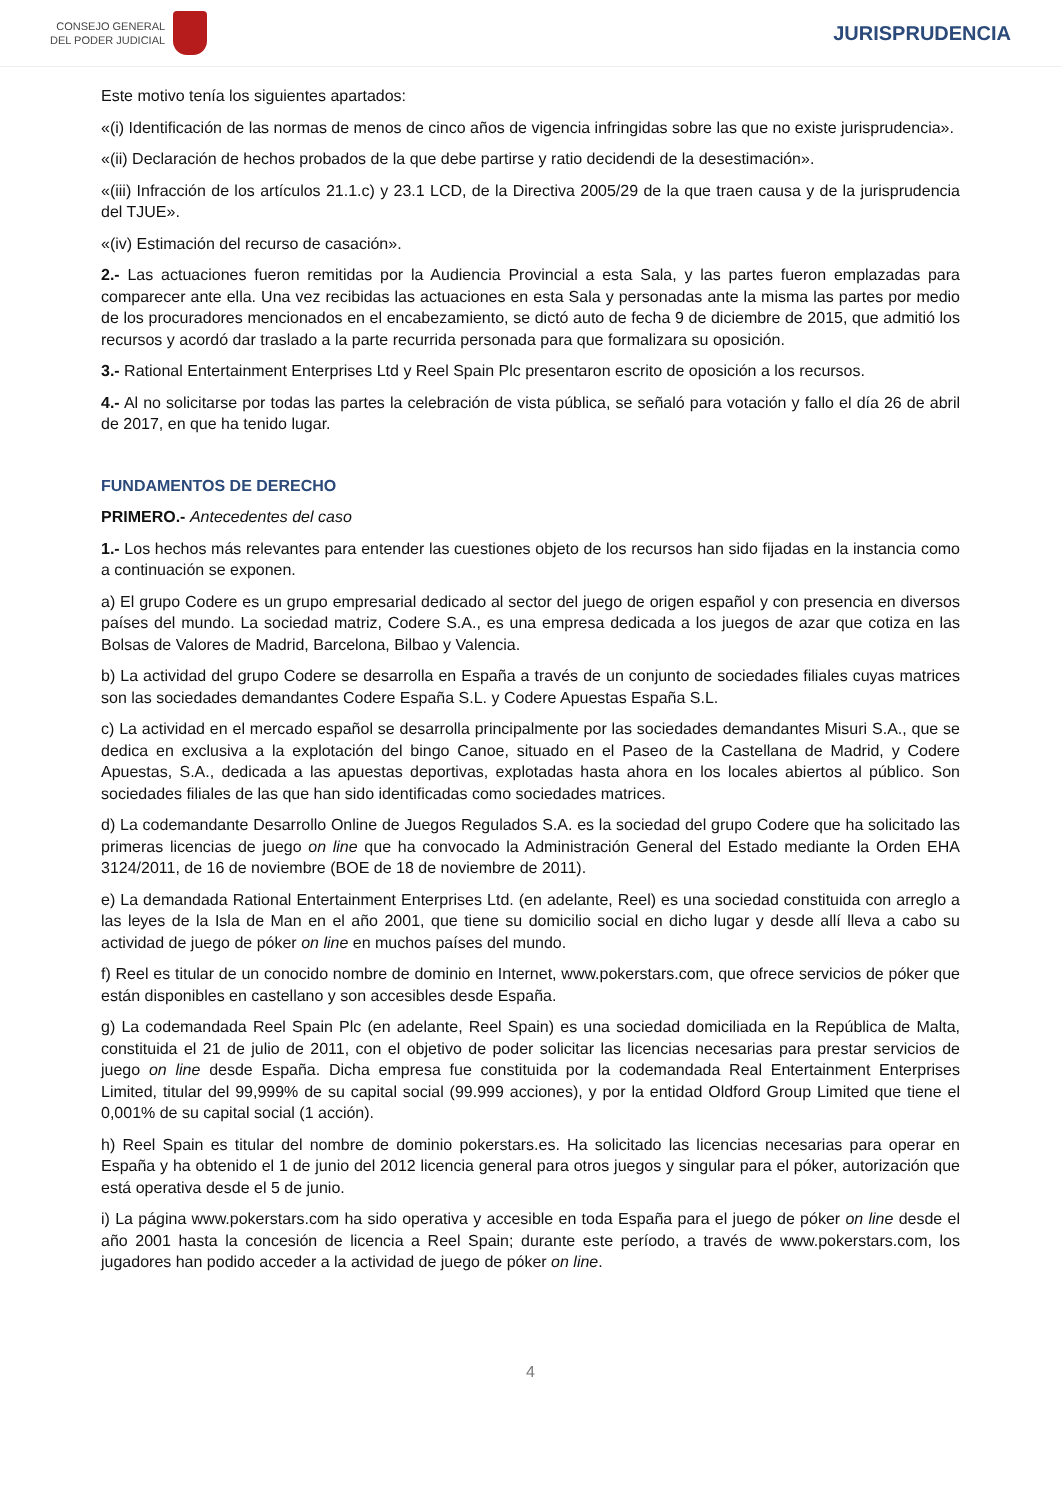CONSEJO GENERAL
DEL PODER JUDICIAL
JURISPRUDENCIA
Este motivo tenía los siguientes apartados:
«(i) Identificación de las normas de menos de cinco años de vigencia infringidas sobre las que no existe jurisprudencia».
«(ii) Declaración de hechos probados de la que debe partirse y ratio decidendi de la desestimación».
«(iii) Infracción de los artículos 21.1.c) y 23.1 LCD, de la Directiva 2005/29 de la que traen causa y de la jurisprudencia del TJUE».
«(iv) Estimación del recurso de casación».
2.- Las actuaciones fueron remitidas por la Audiencia Provincial a esta Sala, y las partes fueron emplazadas para comparecer ante ella. Una vez recibidas las actuaciones en esta Sala y personadas ante la misma las partes por medio de los procuradores mencionados en el encabezamiento, se dictó auto de fecha 9 de diciembre de 2015, que admitió los recursos y acordó dar traslado a la parte recurrida personada para que formalizara su oposición.
3.- Rational Entertainment Enterprises Ltd y Reel Spain Plc presentaron escrito de oposición a los recursos.
4.- Al no solicitarse por todas las partes la celebración de vista pública, se señaló para votación y fallo el día 26 de abril de 2017, en que ha tenido lugar.
FUNDAMENTOS DE DERECHO
PRIMERO.- Antecedentes del caso
1.- Los hechos más relevantes para entender las cuestiones objeto de los recursos han sido fijadas en la instancia como a continuación se exponen.
a) El grupo Codere es un grupo empresarial dedicado al sector del juego de origen español y con presencia en diversos países del mundo. La sociedad matriz, Codere S.A., es una empresa dedicada a los juegos de azar que cotiza en las Bolsas de Valores de Madrid, Barcelona, Bilbao y Valencia.
b) La actividad del grupo Codere se desarrolla en España a través de un conjunto de sociedades filiales cuyas matrices son las sociedades demandantes Codere España S.L. y Codere Apuestas España S.L.
c) La actividad en el mercado español se desarrolla principalmente por las sociedades demandantes Misuri S.A., que se dedica en exclusiva a la explotación del bingo Canoe, situado en el Paseo de la Castellana de Madrid, y Codere Apuestas, S.A., dedicada a las apuestas deportivas, explotadas hasta ahora en los locales abiertos al público. Son sociedades filiales de las que han sido identificadas como sociedades matrices.
d) La codemandante Desarrollo Online de Juegos Regulados S.A. es la sociedad del grupo Codere que ha solicitado las primeras licencias de juego on line que ha convocado la Administración General del Estado mediante la Orden EHA 3124/2011, de 16 de noviembre (BOE de 18 de noviembre de 2011).
e) La demandada Rational Entertainment Enterprises Ltd. (en adelante, Reel) es una sociedad constituida con arreglo a las leyes de la Isla de Man en el año 2001, que tiene su domicilio social en dicho lugar y desde allí lleva a cabo su actividad de juego de póker on line en muchos países del mundo.
f) Reel es titular de un conocido nombre de dominio en Internet, www.pokerstars.com, que ofrece servicios de póker que están disponibles en castellano y son accesibles desde España.
g) La codemandada Reel Spain Plc (en adelante, Reel Spain) es una sociedad domiciliada en la República de Malta, constituida el 21 de julio de 2011, con el objetivo de poder solicitar las licencias necesarias para prestar servicios de juego on line desde España. Dicha empresa fue constituida por la codemandada Real Entertainment Enterprises Limited, titular del 99,999% de su capital social (99.999 acciones), y por la entidad Oldford Group Limited que tiene el 0,001% de su capital social (1 acción).
h) Reel Spain es titular del nombre de dominio pokerstars.es. Ha solicitado las licencias necesarias para operar en España y ha obtenido el 1 de junio del 2012 licencia general para otros juegos y singular para el póker, autorización que está operativa desde el 5 de junio.
i) La página www.pokerstars.com ha sido operativa y accesible en toda España para el juego de póker on line desde el año 2001 hasta la concesión de licencia a Reel Spain; durante este período, a través de www.pokerstars.com, los jugadores han podido acceder a la actividad de juego de póker on line.
4